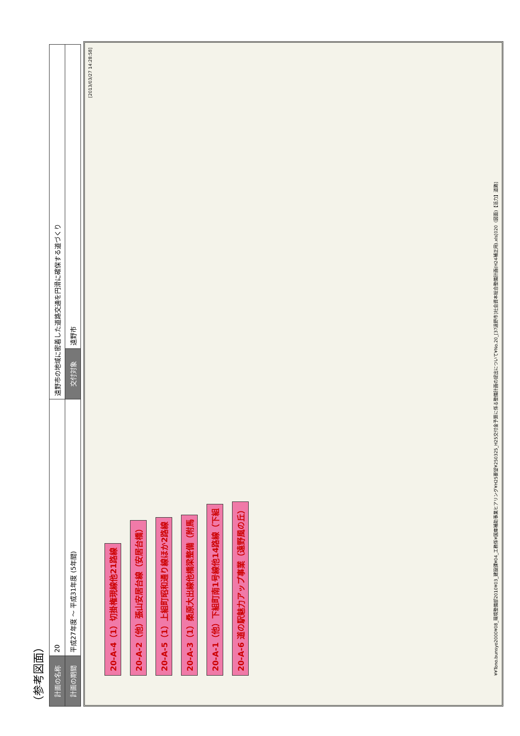（参考図面）
| 計画の名称 | 20 | 遠野市の地域に密着した道路交通を円滑に確保する道づくり | | |
| 計画の期間 | 平成27年度 ～ 平成31年度 (5年間) | | 交付対象 | 遠野市 |
[2013/03/27 14:28:58]
20-A-4（1）切掛権現線他21路線
20-A-2（他）張山安居台線（安居台橋）
20-A-5（1）上組町昭和通り線ほか2路線
20-A-3（1）桑原大出線他橋梁整備（附馬
20-A-1（他）下組町南1号線他14路線（下組
20-A-6 道の駅魅力アップ事業（遠野風の丘）
¥¥Tono.bunsyo2000¥08_環境整備部2010¥03_建設課¥04_工務係¥国庫補助事業ヒアリング¥H25要望¥250325_H25交付金予算に係る整備計画の提出について¥No.20_[37遠野市]社会資本総合整備計画(H24補正用).xls[020（図面)【活力】道路]